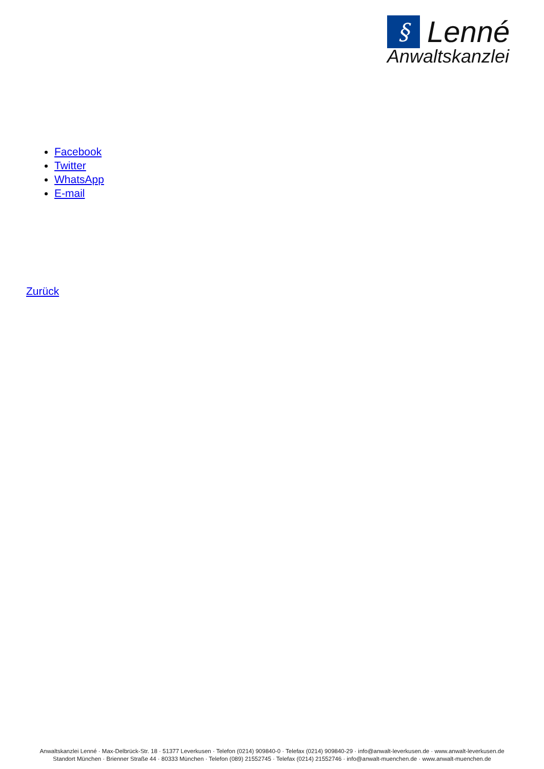§
Lenné
Anwaltskanzlei
Facebook
Twitter
WhatsApp
E-mail
Zurück
Anwaltskanzlei Lenné · Max-Delbrück-Str. 18 · 51377 Leverkusen · Telefon (0214) 909840-0 · Telefax (0214) 909840-29 · info@anwalt-leverkusen.de · www.anwalt-leverkusen.de
Standort München · Brienner Straße 44 · 80333 München · Telefon (089) 21552745 · Telefax (0214) 21552746 · info@anwalt-muenchen.de · www.anwalt-muenchen.de